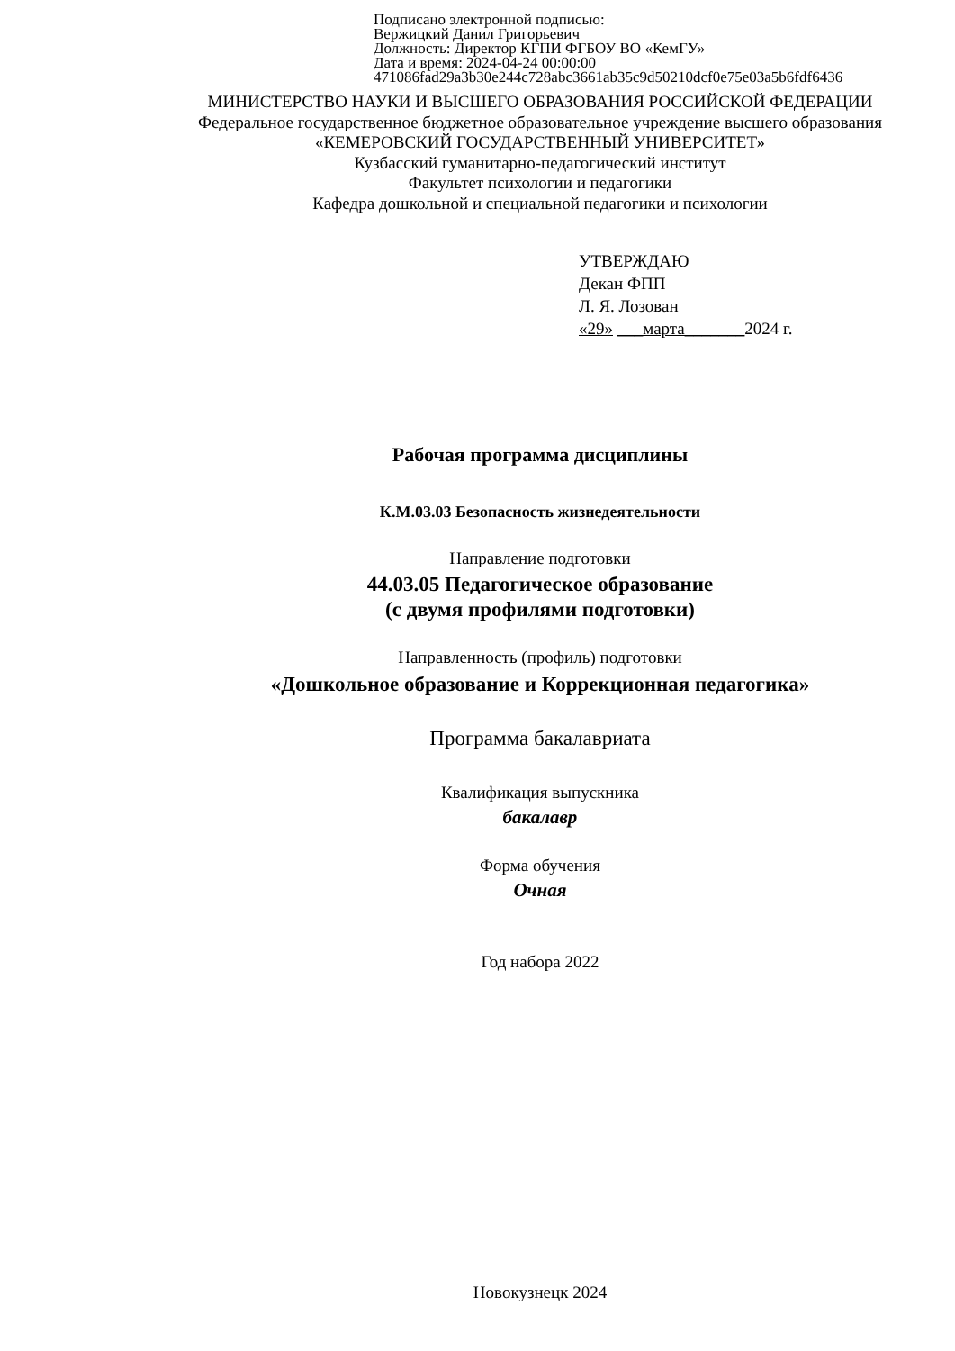Подписано электронной подписью:
Вержицкий Данил Григорьевич
Должность: Директор КГПИ ФГБОУ ВО «КемГУ»
Дата и время: 2024-04-24 00:00:00
471086fad29a3b30e244c728abc3661ab35c9d50210dcf0e75e03a5b6fdf6436
МИНИСТЕРСТВО НАУКИ И ВЫСШЕГО ОБРАЗОВАНИЯ РОССИЙСКОЙ ФЕДЕРАЦИИ
Федеральное государственное бюджетное образовательное учреждение высшего образования
«КЕМЕРОВСКИЙ ГОСУДАРСТВЕННЫЙ УНИВЕРСИТЕТ»
Кузбасский гуманитарно-педагогический институт
Факультет психологии и педагогики
Кафедра дошкольной и специальной педагогики и психологии
УТВЕРЖДАЮ
Декан ФПП
Л. Я. Лозован
«29» ___марта_______2024 г.
Рабочая программа дисциплины
К.М.03.03 Безопасность жизнедеятельности
Направление подготовки
44.03.05 Педагогическое образование
(с двумя профилями подготовки)
Направленность (профиль) подготовки
«Дошкольное образование и Коррекционная педагогика»
Программа бакалавриата
Квалификация выпускника
бакалавр
Форма обучения
Очная
Год набора 2022
Новокузнецк 2024